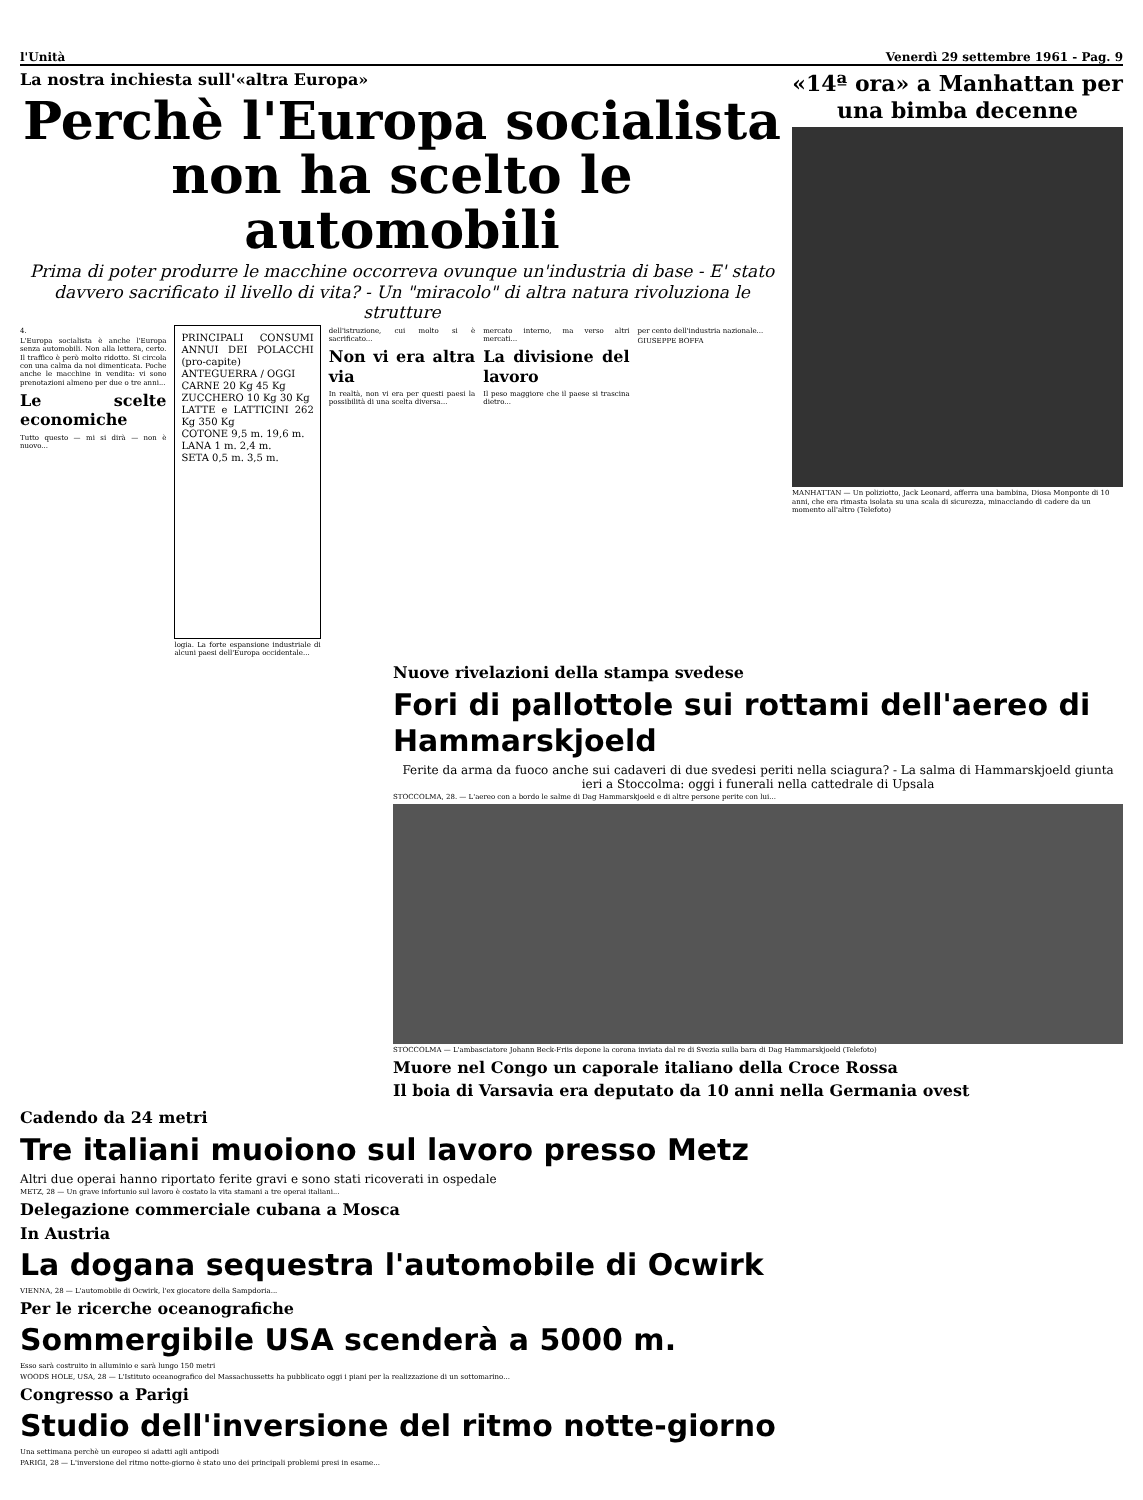l'Unità Venerdì 29 settembre 1961 - Pag. 9
La nostra inchiesta sull'«altra Europa»
Perchè l'Europa socialista non ha scelto le automobili
Prima di poter produrre le macchine occorreva ovunque un'industria di base - E' stato davvero sacrificato il livello di vita? - Un "miracolo" di altra natura rivoluziona le strutture
4.
L'Europa socialista è anche l'Europa senza automobili. Non alla lettera, certo. Il traffico è però molto ridotto. Si circola con una calma da noi dimenticata. Poche anche le macchine in vendita: vi sono prenotazioni almeno per due o tre anni...
Le scelte economiche
Tutto questo — mi si dirà — non è nuovo...
PRINCIPALI CONSUMI ANNUI DEI POLACCHI (pro-capite)
ANTEGUERRA / OGGI
CARNE 20 Kg 45 Kg
ZUCCHERO 10 Kg 30 Kg
LATTE e LATTICINI 262 Kg 350 Kg
COTONE 9,5 m. 19,6 m.
LANA 1 m. 2,4 m.
SETA 0,5 m. 3,5 m.
logia. La forte espansione industriale di alcuni paesi dell'Europa occidentale...
dell'istruzione, cui molto si è sacrificato...
Non vi era altra via
In realtà, non vi era per questi paesi la possibilità di una scelta diversa...
mercato interno, ma verso altri mercati...
La divisione del lavoro
Il peso maggiore che il paese si trascina dietro...
per cento dell'industria nazionale...
GIUSEPPE BOFFA
«14ª ora» a Manhattan per una bimba decenne
MANHATTAN — Un poliziotto, Jack Leonard, afferra una bambina, Diosa Monponte di 10 anni, che era rimasta isolata su una scala di sicurezza, minacciando di cadere da un momento all'altro (Telefoto)
Nuove rivelazioni della stampa svedese
Fori di pallottole sui rottami dell'aereo di Hammarskjoeld
Ferite da arma da fuoco anche sui cadaveri di due svedesi periti nella sciagura? - La salma di Hammarskjoeld giunta ieri a Stoccolma: oggi i funerali nella cattedrale di Upsala
STOCCOLMA, 28. — L'aereo con a bordo le salme di Dag Hammarskjoeld e di altre persone perite con lui...
STOCCOLMA — L'ambasciatore Johann Beck-Friis depone la corona inviata dal re di Svezia sulla bara di Dag Hammarskjoeld (Telefoto)
Muore nel Congo un caporale italiano della Croce Rossa
Il boia di Varsavia era deputato da 10 anni nella Germania ovest
Cadendo da 24 metri
Tre italiani muoiono sul lavoro presso Metz
Altri due operai hanno riportato ferite gravi e sono stati ricoverati in ospedale
METZ, 28 — Un grave infortunio sul lavoro è costato la vita stamani a tre operai italiani...
Delegazione commerciale cubana a Mosca
In Austria
La dogana sequestra l'automobile di Ocwirk
VIENNA, 28 — L'automobile di Ocwirk, l'ex giocatore della Sampdoria...
Per le ricerche oceanografiche
Sommergibile USA scenderà a 5000 m.
Esso sarà costruito in alluminio e sarà lungo 150 metri
WOODS HOLE, USA, 28 — L'Istituto oceanografico del Massachussetts ha pubblicato oggi i piani per la realizzazione di un sottomarino...
Congresso a Parigi
Studio dell'inversione del ritmo notte-giorno
Una settimana perchè un europeo si adatti agli antipodi
PARIGI, 28 — L'inversione del ritmo notte-giorno è stato uno dei principali problemi presi in esame...